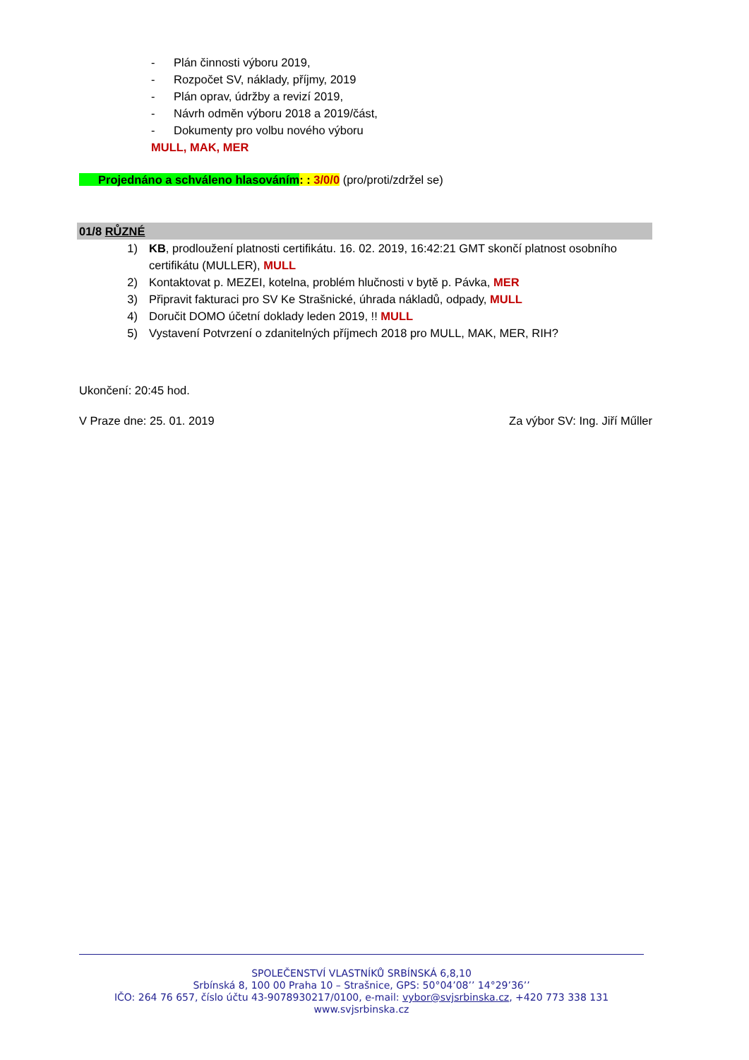- Plán činnosti výboru 2019,
- Rozpočet SV, náklady, příjmy, 2019
- Plán oprav, údržby a revizí 2019,
- Návrh odměn výboru 2018 a 2019/část,
- Dokumenty pro volbu nového výboru
MULL, MAK, MER
Projednáno a schváleno hlasováním: : 3/0/0 (pro/proti/zdržel se)
01/8 RŮZNÉ
1) KB, prodloužení platnosti certifikátu. 16. 02. 2019, 16:42:21 GMT skončí platnost osobního certifikátu (MULLER), MULL
2) Kontaktovat p. MEZEI, kotelna, problém hlučnosti v bytě p. Pávka, MER
3) Připravit fakturaci pro SV Ke Strašnické, úhrada nákladů, odpady, MULL
4) Doručit DOMO účetní doklady leden 2019, !! MULL
5) Vystavení Potvrzení o zdanitelných příjmech 2018 pro MULL, MAK, MER, RIH?
Ukončení: 20:45 hod.
V Praze dne: 25. 01. 2019 Za výbor SV: Ing. Jiří Műller
SPOLEČENSTVÍ VLASTNÍKŮ SRBÍNSKÁ 6,8,10
Srbínská 8, 100 00 Praha 10 – Strašnice, GPS: 50°04’08’’ 14°29’36’’
IČO: 264 76 657, číslo účtu 43-9078930217/0100, e-mail: vybor@svjsrbinska.cz, +420 773 338 131
www.svjsrbinska.cz